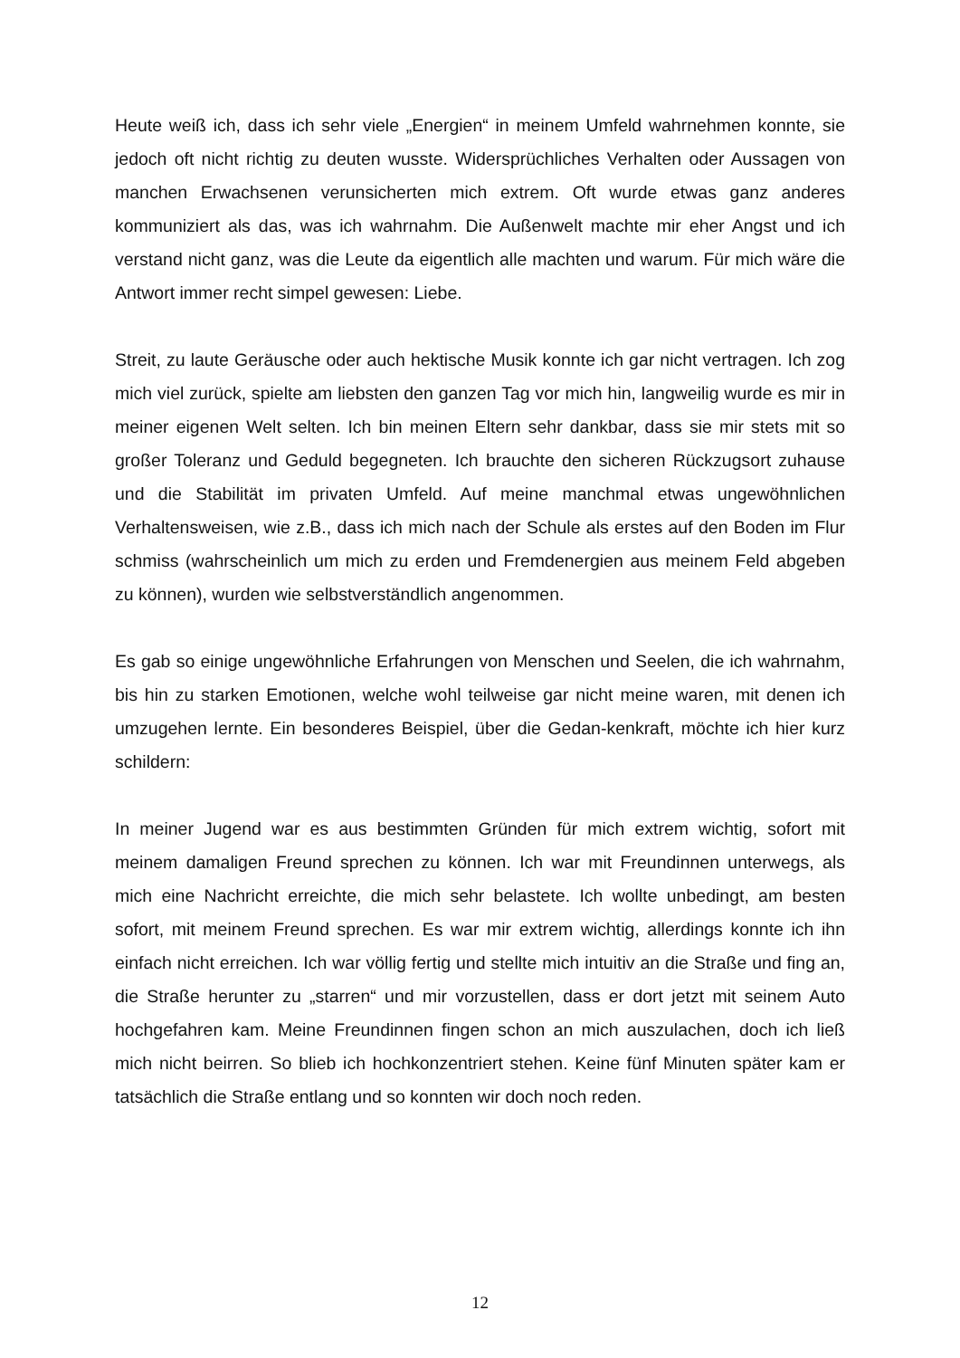Heute weiß ich, dass ich sehr viele „Energien“ in meinem Umfeld wahrnehmen konnte, sie jedoch oft nicht richtig zu deuten wusste. Widersprüchliches Verhalten oder Aussagen von manchen Erwachsenen verunsicherten mich extrem. Oft wurde etwas ganz anderes kommuniziert als das, was ich wahrnahm. Die Außenwelt machte mir eher Angst und ich verstand nicht ganz, was die Leute da eigentlich alle machten und warum. Für mich wäre die Antwort immer recht simpel gewesen: Liebe.
Streit, zu laute Geräusche oder auch hektische Musik konnte ich gar nicht vertragen. Ich zog mich viel zurück, spielte am liebsten den ganzen Tag vor mich hin, langweilig wurde es mir in meiner eigenen Welt selten. Ich bin meinen Eltern sehr dankbar, dass sie mir stets mit so großer Toleranz und Geduld begegneten. Ich brauchte den sicheren Rückzugsort zuhause und die Stabilität im privaten Umfeld. Auf meine manchmal etwas ungewöhnlichen Verhaltensweisen, wie z.B., dass ich mich nach der Schule als erstes auf den Boden im Flur schmiss (wahrscheinlich um mich zu erden und Fremdenergien aus meinem Feld abgeben zu können), wurden wie selbstverständlich angenommen.
Es gab so einige ungewöhnliche Erfahrungen von Menschen und Seelen, die ich wahrnahm, bis hin zu starken Emotionen, welche wohl teilweise gar nicht meine waren, mit denen ich umzugehen lernte. Ein besonderes Beispiel, über die Gedan-kenkraft, möchte ich hier kurz schildern:
In meiner Jugend war es aus bestimmten Gründen für mich extrem wichtig, sofort mit meinem damaligen Freund sprechen zu können. Ich war mit Freundinnen unterwegs, als mich eine Nachricht erreichte, die mich sehr belastete. Ich wollte unbedingt, am besten sofort, mit meinem Freund sprechen. Es war mir extrem wichtig, allerdings konnte ich ihn einfach nicht erreichen. Ich war völlig fertig und stellte mich intuitiv an die Straße und fing an, die Straße herunter zu „starren“ und mir vorzustellen, dass er dort jetzt mit seinem Auto hochgefahren kam. Meine Freundinnen fingen schon an mich auszulachen, doch ich ließ mich nicht beirren. So blieb ich hochkonzentriert stehen. Keine fünf Minuten später kam er tatsächlich die Straße entlang und so konnten wir doch noch reden.
12